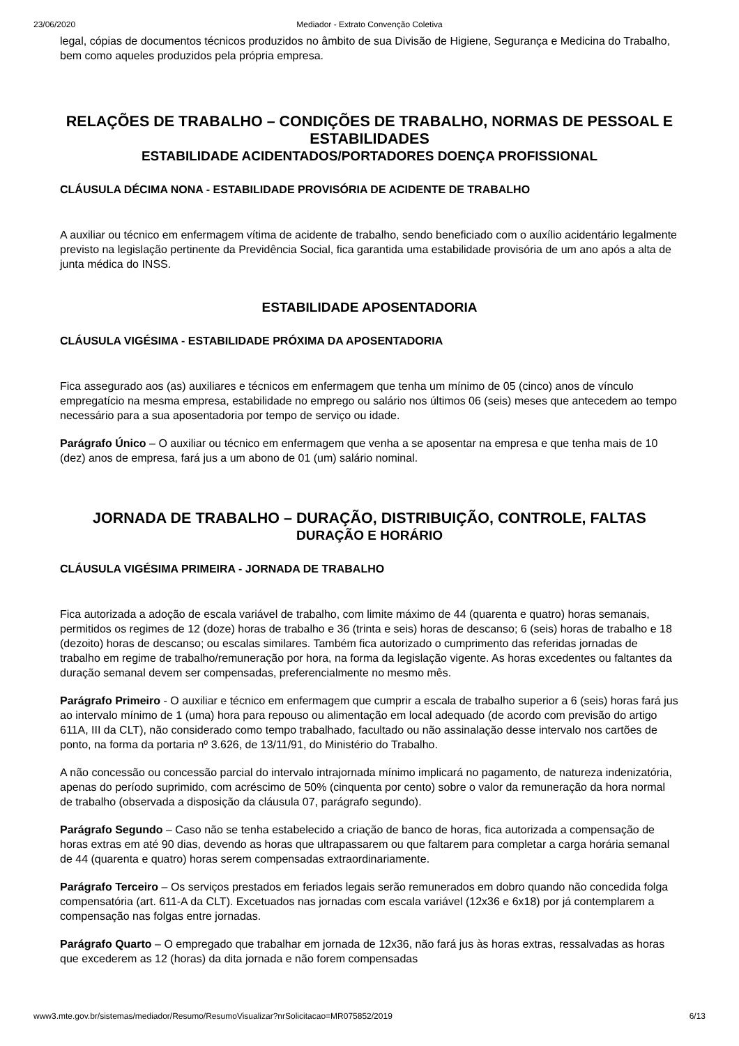23/06/2020 Mediador - Extrato Convenção Coletiva
legal, cópias de documentos técnicos produzidos no âmbito de sua Divisão de Higiene, Segurança e Medicina do Trabalho, bem como aqueles produzidos pela própria empresa.
RELAÇÕES DE TRABALHO – CONDIÇÕES DE TRABALHO, NORMAS DE PESSOAL E ESTABILIDADES
ESTABILIDADE ACIDENTADOS/PORTADORES DOENÇA PROFISSIONAL
CLÁUSULA DÉCIMA NONA - ESTABILIDADE PROVISÓRIA DE ACIDENTE DE TRABALHO
A auxiliar ou técnico em enfermagem vítima de acidente de trabalho, sendo beneficiado com o auxílio acidentário legalmente previsto na legislação pertinente da Previdência Social, fica garantida uma estabilidade provisória de um ano após a alta de junta médica do INSS.
ESTABILIDADE APOSENTADORIA
CLÁUSULA VIGÉSIMA - ESTABILIDADE PRÓXIMA DA APOSENTADORIA
Fica assegurado aos (as) auxiliares e técnicos em enfermagem que tenha um mínimo de 05 (cinco) anos de vínculo empregatício na mesma empresa, estabilidade no emprego ou salário nos últimos 06 (seis) meses que antecedem ao tempo necessário para a sua aposentadoria por tempo de serviço ou idade.
Parágrafo Único – O auxiliar ou técnico em enfermagem que venha a se aposentar na empresa e que tenha mais de 10 (dez) anos de empresa, fará jus a um abono de 01 (um) salário nominal.
JORNADA DE TRABALHO – DURAÇÃO, DISTRIBUIÇÃO, CONTROLE, FALTAS
DURAÇÃO E HORÁRIO
CLÁUSULA VIGÉSIMA PRIMEIRA - JORNADA DE TRABALHO
Fica autorizada a adoção de escala variável de trabalho, com limite máximo de 44 (quarenta e quatro) horas semanais, permitidos os regimes de 12 (doze) horas de trabalho e 36 (trinta e seis) horas de descanso; 6 (seis) horas de trabalho e 18 (dezoito) horas de descanso; ou escalas similares. Também fica autorizado o cumprimento das referidas jornadas de trabalho em regime de trabalho/remuneração por hora, na forma da legislação vigente. As horas excedentes ou faltantes da duração semanal devem ser compensadas, preferencialmente no mesmo mês.
Parágrafo Primeiro - O auxiliar e técnico em enfermagem que cumprir a escala de trabalho superior a 6 (seis) horas fará jus ao intervalo mínimo de 1 (uma) hora para repouso ou alimentação em local adequado (de acordo com previsão do artigo 611A, III da CLT), não considerado como tempo trabalhado, facultado ou não assinalação desse intervalo nos cartões de ponto, na forma da portaria nº 3.626, de 13/11/91, do Ministério do Trabalho.
A não concessão ou concessão parcial do intervalo intrajornada mínimo implicará no pagamento, de natureza indenizatória, apenas do período suprimido, com acréscimo de 50% (cinquenta por cento) sobre o valor da remuneração da hora normal de trabalho (observada a disposição da cláusula 07, parágrafo segundo).
Parágrafo Segundo – Caso não se tenha estabelecido a criação de banco de horas, fica autorizada a compensação de horas extras em até 90 dias, devendo as horas que ultrapassarem ou que faltarem para completar a carga horária semanal de 44 (quarenta e quatro) horas serem compensadas extraordinariamente.
Parágrafo Terceiro – Os serviços prestados em feriados legais serão remunerados em dobro quando não concedida folga compensatória (art. 611-A da CLT). Excetuados nas jornadas com escala variável (12x36 e 6x18) por já contemplarem a compensação nas folgas entre jornadas.
Parágrafo Quarto – O empregado que trabalhar em jornada de 12x36, não fará jus às horas extras, ressalvadas as horas que excederem as 12 (horas) da dita jornada e não forem compensadas
www3.mte.gov.br/sistemas/mediador/Resumo/ResumoVisualizar?nrSolicitacao=MR075852/2019 6/13